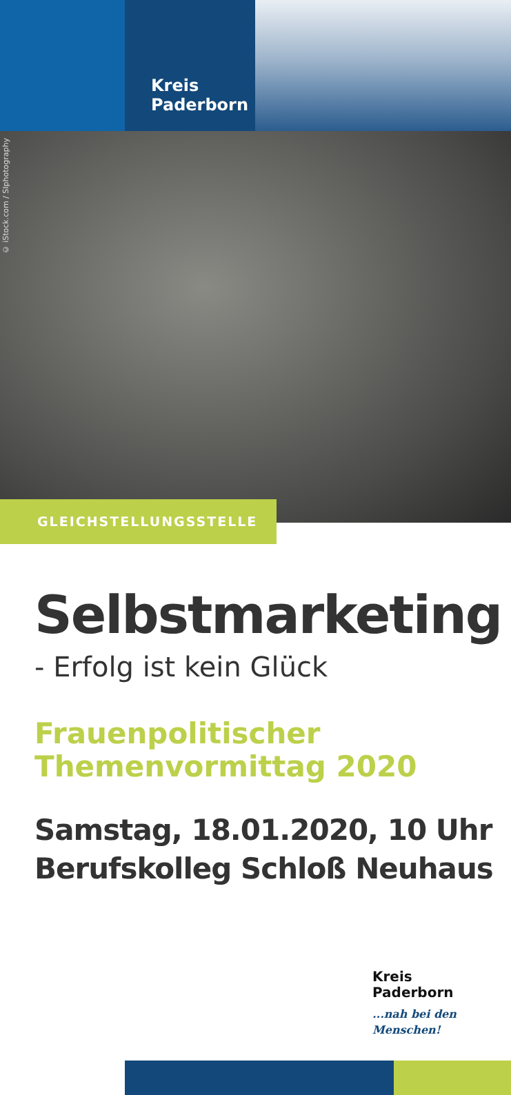Kreis
Paderborn
© iStock.com / SIphotography
GLEICHSTELLUNGSSTELLE
Selbstmarketing
- Erfolg ist kein Glück
Frauenpolitischer
Themenvormittag 2020
Samstag, 18.01.2020, 10 Uhr
Berufskolleg Schloß Neuhaus
Kreis
Paderborn
...nah bei den Menschen!